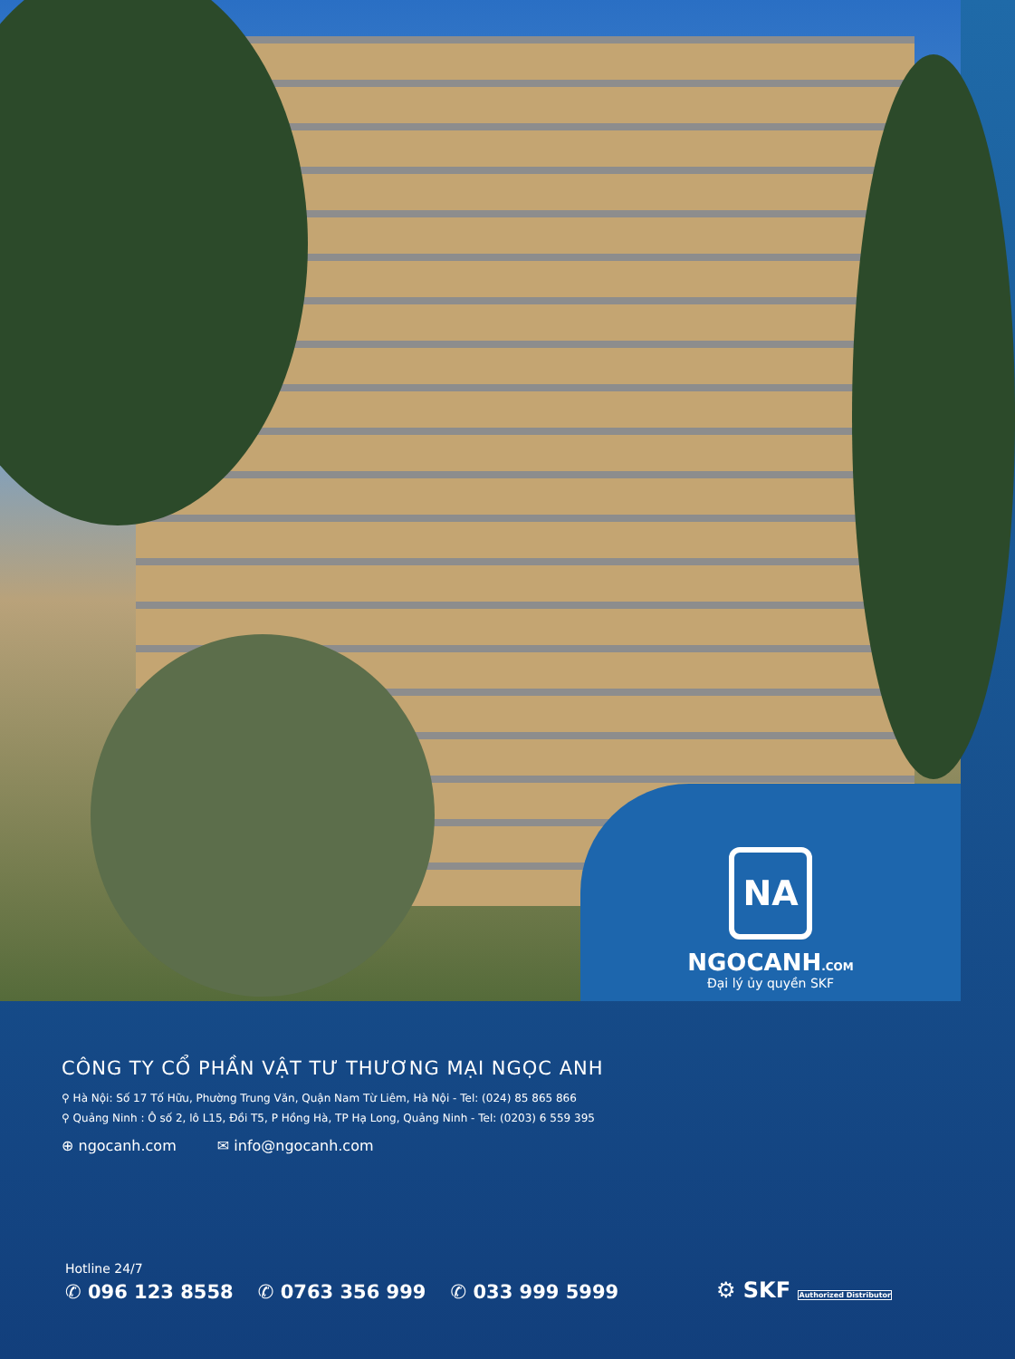NA
NGOCANH.COM
Đại lý ủy quyền SKF
CÔNG TY CỔ PHẦN VẬT TƯ THƯƠNG MẠI NGỌC ANH
⚲ Hà Nội: Số 17 Tố Hữu, Phường Trung Văn, Quận Nam Từ Liêm, Hà Nội - Tel: (024) 85 865 866
⚲ Quảng Ninh : Ô số 2, lô L15, Đồi T5, P Hồng Hà, TP Hạ Long, Quảng Ninh - Tel: (0203) 6 559 395
⊕ ngocanh.com ✉ info@ngocanh.com
Hotline 24/7
✆ 096 123 8558 ✆ 0763 356 999 ✆ 033 999 5999
⚙ SKF Authorized Distributor